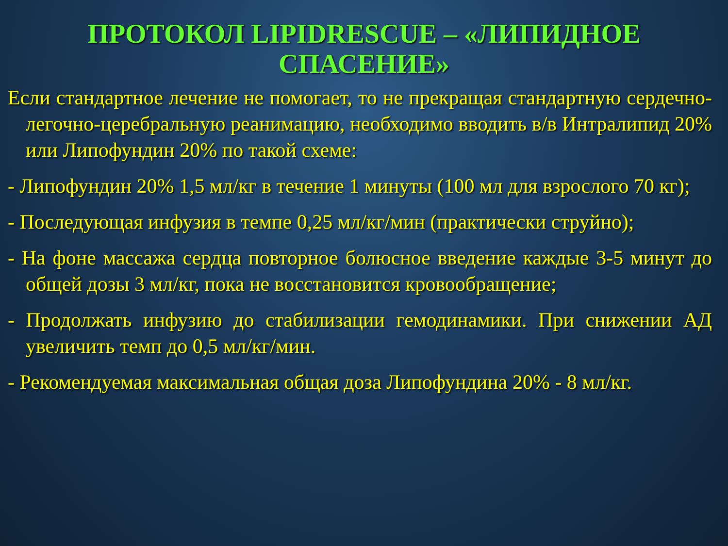ПРОТОКОЛ LIPIDRESCUE – «ЛИПИДНОЕ СПАСЕНИЕ»
Если стандартное лечение не помогает, то не прекращая стандартную сердечно-легочно-церебральную реанимацию, необходимо вводить в/в Интралипид 20% или Липофундин 20% по такой схеме:
- Липофундин 20% 1,5 мл/кг в течение 1 минуты (100 мл для взрослого 70 кг);
- Последующая инфузия в темпе 0,25 мл/кг/мин (практически струйно);
- На фоне массажа сердца повторное болюсное введение каждые 3-5 минут до общей дозы 3 мл/кг, пока не восстановится кровообращение;
- Продолжать инфузию до стабилизации гемодинамики. При снижении АД увеличить темп до 0,5 мл/кг/мин.
- Рекомендуемая максимальная общая доза Липофундина 20% - 8 мл/кг.